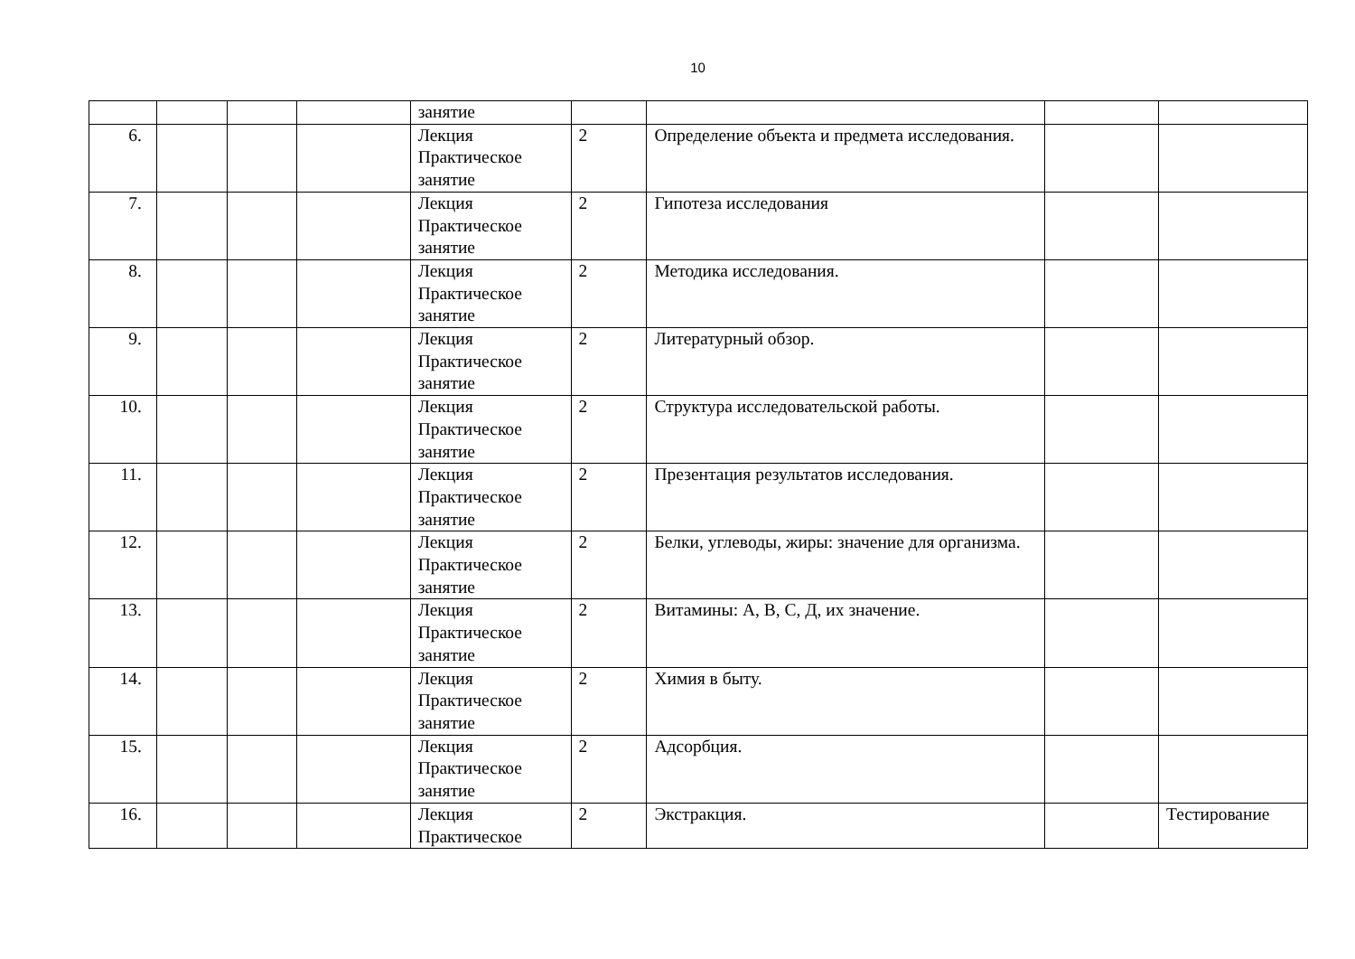10
| | | | | занятие | | | | |
| 6. | | | | Лекция Практическое занятие | 2 | Определение объекта и предмета исследования. | | |
| 7. | | | | Лекция Практическое занятие | 2 | Гипотеза исследования | | |
| 8. | | | | Лекция Практическое занятие | 2 | Методика исследования. | | |
| 9. | | | | Лекция Практическое занятие | 2 | Литературный обзор. | | |
| 10. | | | | Лекция Практическое занятие | 2 | Структура исследовательской работы. | | |
| 11. | | | | Лекция Практическое занятие | 2 | Презентация результатов исследования. | | |
| 12. | | | | Лекция Практическое занятие | 2 | Белки, углеводы, жиры: значение для организма. | | |
| 13. | | | | Лекция Практическое занятие | 2 | Витамины: А, В, С, Д, их значение. | | |
| 14. | | | | Лекция Практическое занятие | 2 | Химия в быту. | | |
| 15. | | | | Лекция Практическое занятие | 2 | Адсорбция. | | |
| 16. | | | | Лекция Практическое | 2 | Экстракция. | | Тестирование |